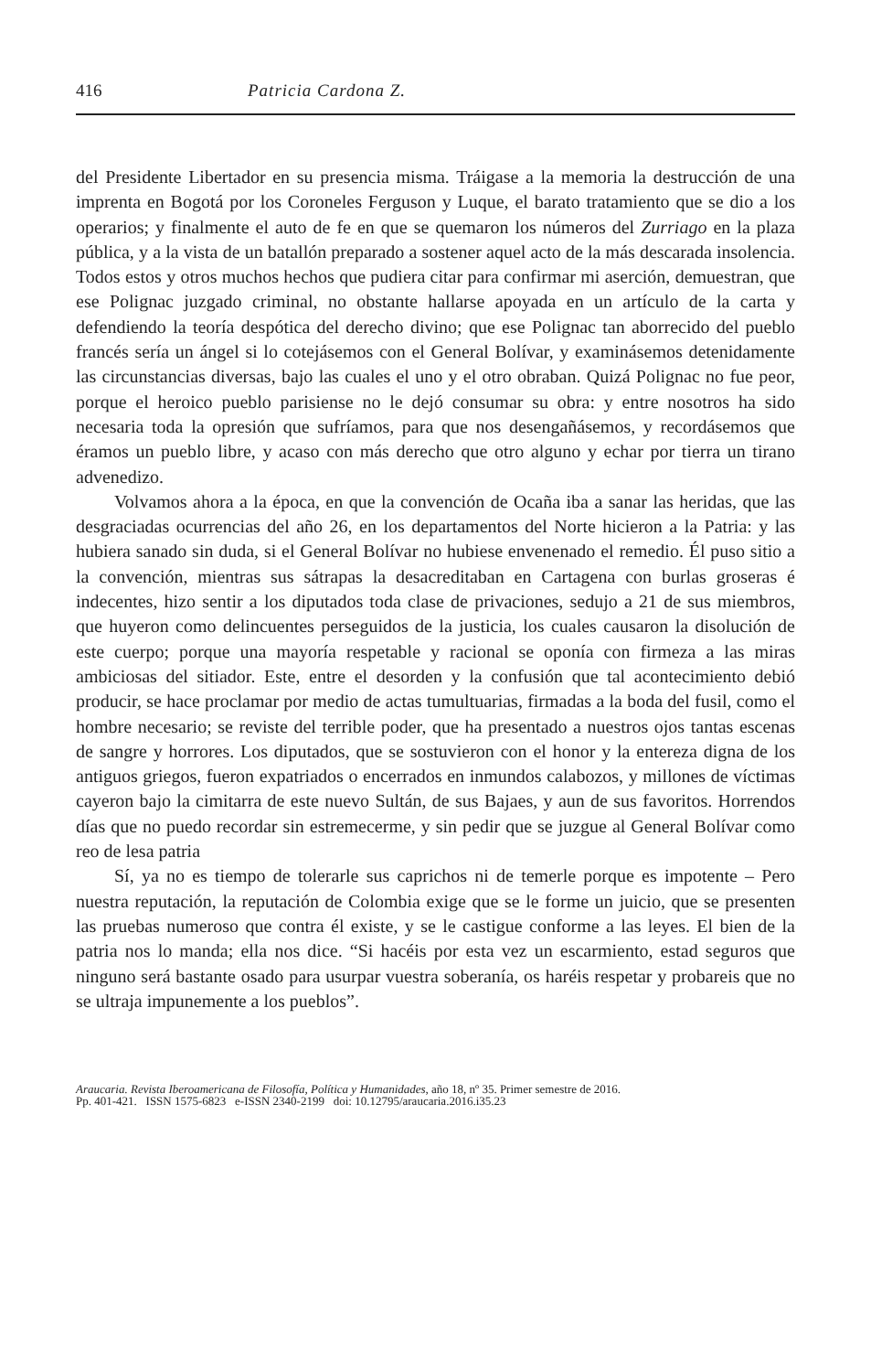416 Patricia Cardona Z.
del Presidente Libertador en su presencia misma. Tráigase a la memoria la destrucción de una imprenta en Bogotá por los Coroneles Ferguson y Luque, el barato tratamiento que se dio a los operarios; y finalmente el auto de fe en que se quemaron los números del Zurriago en la plaza pública, y a la vista de un batallón preparado a sostener aquel acto de la más descarada insolencia. Todos estos y otros muchos hechos que pudiera citar para confirmar mi aserción, demuestran, que ese Polignac juzgado criminal, no obstante hallarse apoyada en un artículo de la carta y defendiendo la teoría despótica del derecho divino; que ese Polignac tan aborrecido del pueblo francés sería un ángel si lo cotejásemos con el General Bolívar, y examinásemos detenidamente las circunstancias diversas, bajo las cuales el uno y el otro obraban. Quizá Polignac no fue peor, porque el heroico pueblo parisiense no le dejó consumar su obra: y entre nosotros ha sido necesaria toda la opresión que sufríamos, para que nos desengañásemos, y recordásemos que éramos un pueblo libre, y acaso con más derecho que otro alguno y echar por tierra un tirano advenedizo.
Volvamos ahora a la época, en que la convención de Ocaña iba a sanar las heridas, que las desgraciadas ocurrencias del año 26, en los departamentos del Norte hicieron a la Patria: y las hubiera sanado sin duda, si el General Bolívar no hubiese envenenado el remedio. Él puso sitio a la convención, mientras sus sátrapas la desacreditaban en Cartagena con burlas groseras é indecentes, hizo sentir a los diputados toda clase de privaciones, sedujo a 21 de sus miembros, que huyeron como delincuentes perseguidos de la justicia, los cuales causaron la disolución de este cuerpo; porque una mayoría respetable y racional se oponía con firmeza a las miras ambiciosas del sitiador. Este, entre el desorden y la confusión que tal acontecimiento debió producir, se hace proclamar por medio de actas tumultuarias, firmadas a la boda del fusil, como el hombre necesario; se reviste del terrible poder, que ha presentado a nuestros ojos tantas escenas de sangre y horrores. Los diputados, que se sostuvieron con el honor y la entereza digna de los antiguos griegos, fueron expatriados o encerrados en inmundos calabozos, y millones de víctimas cayeron bajo la cimitarra de este nuevo Sultán, de sus Bajaes, y aun de sus favoritos. Horrendos días que no puedo recordar sin estremecerme, y sin pedir que se juzgue al General Bolívar como reo de lesa patria
Sí, ya no es tiempo de tolerarle sus caprichos ni de temerle porque es impotente – Pero nuestra reputación, la reputación de Colombia exige que se le forme un juicio, que se presenten las pruebas numeroso que contra él existe, y se le castigue conforme a las leyes. El bien de la patria nos lo manda; ella nos dice. “Si hacéis por esta vez un escarmiento, estad seguros que ninguno será bastante osado para usurpar vuestra soberanía, os haréis respetar y probareis que no se ultraja impunemente a los pueblos”.
Araucaria. Revista Iberoamericana de Filosofía, Política y Humanidades, año 18, nº 35. Primer semestre de 2016.
Pp. 401-421. ISSN 1575-6823 e-ISSN 2340-2199 doi: 10.12795/araucaria.2016.i35.23